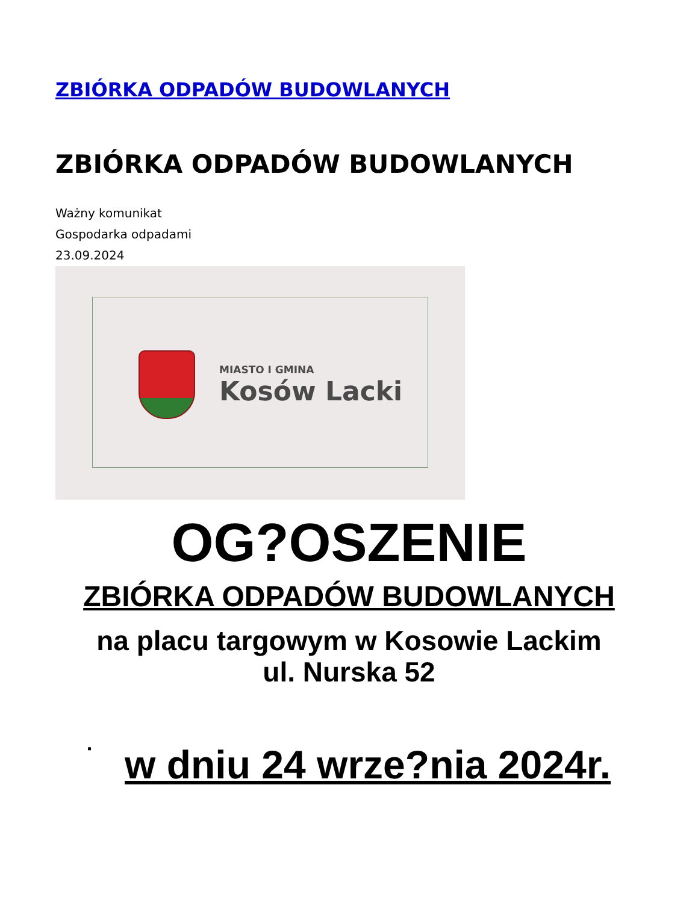ZBIÓRKA ODPADÓW BUDOWLANYCH
ZBIÓRKA ODPADÓW BUDOWLANYCH
Ważny komunikat
Gospodarka odpadami
23.09.2024
MIASTO I GMINA
Kosów Lacki
OG?OSZENIE
ZBIÓRKA ODPADÓW BUDOWLANYCH
na placu targowym w Kosowie Lackim
ul. Nurska 52
▪ w dniu 24 wrze?nia 2024r.